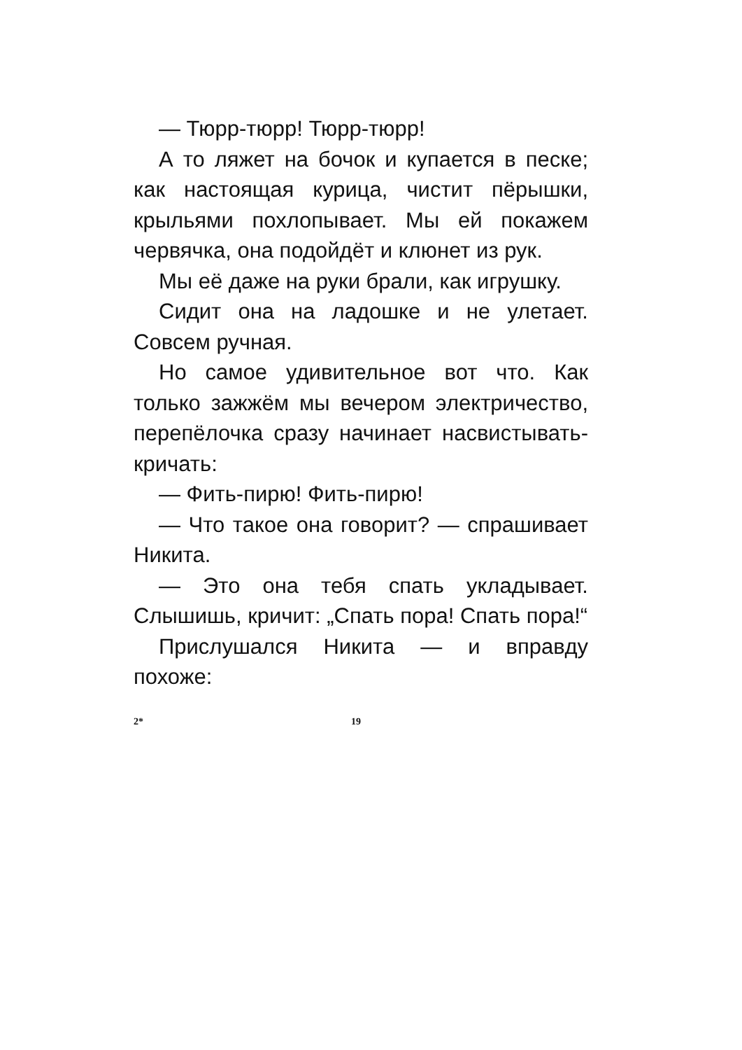— Тюрр-тюрр! Тюрр-тюрр!
А то ляжет на бочок и купается в песке; как настоящая курица, чистит пёрышки, крыльями похлопывает. Мы ей покажем червячка, она подойдёт и клюнет из рук.
Мы её даже на руки брали, как игрушку.
Сидит она на ладошке и не улетает. Совсем ручная.
Но самое удивительное вот что. Как только зажжём мы вечером электричество, перепёлочка сразу начинает насвистывать-кричать:
— Фить-пирю! Фить-пирю!
— Что такое она говорит? — спрашивает Никита.
— Это она тебя спать укладывает. Слышишь, кричит: „Спать пора! Спать пора!“
Прислушался Никита — и вправду похоже:
2* 19